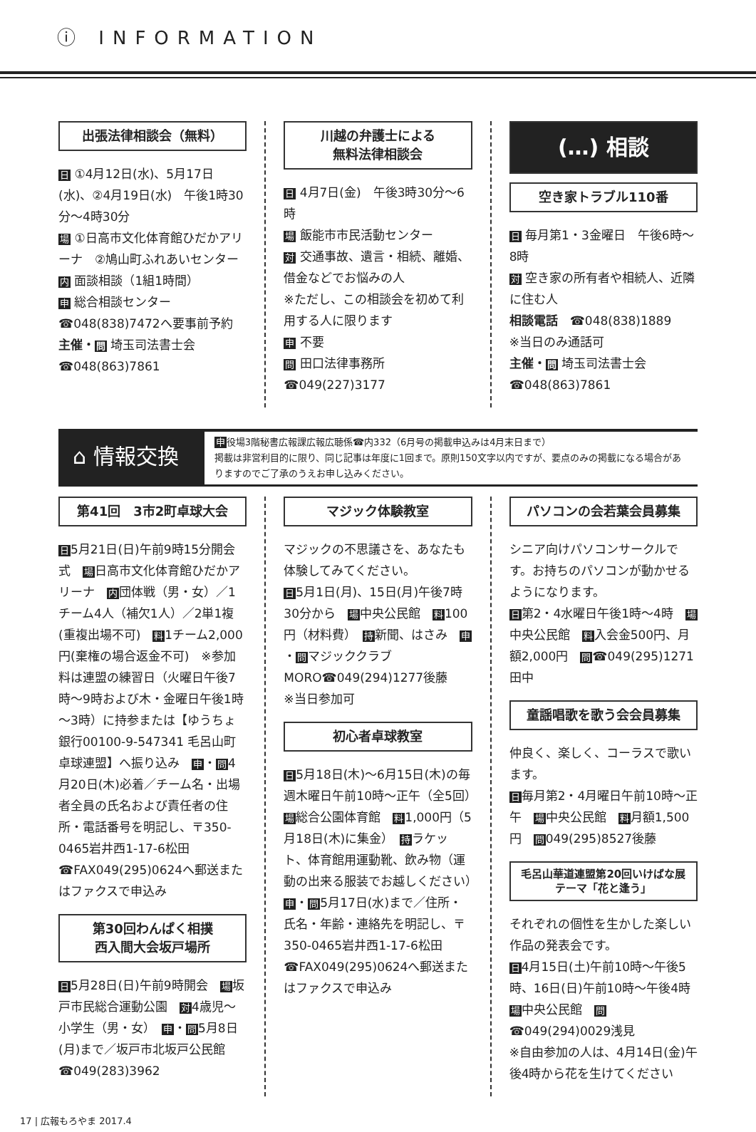ⓘ INFORMATION
出張法律相談会（無料）
日 ①4月12日(水)、5月17日(水)、②4月19日(水)　午後1時30分～4時30分
場 ①日高市文化体育館ひだかアリーナ　②鳩山町ふれあいセンター
内 面談相談（1組1時間）
申 総合相談センター☎048(838)7472へ要事前予約
主催・問 埼玉司法書士会　☎048(863)7861
川越の弁護士による
無料法律相談会
日 4月7日(金)　午後3時30分～6時
場 飯能市市民活動センター
対 交通事故、遺言・相続、離婚、借金などでお悩みの人
※ただし、この相談会を初めて利用する人に限ります
申 不要
問 田口法律事務所　☎049(227)3177
(…) 相談
空き家トラブル110番
日 毎月第1・3金曜日　午後6時～8時
対 空き家の所有者や相続人、近隣に住む人
相談電話　☎048(838)1889
※当日のみ通話可
主催・問 埼玉司法書士会　☎048(863)7861
⌂ 情報交換
申役場3階秘書広報課広報広聴係☎内332（6月号の掲載申込みは4月末日まで）
掲載は非営利目的に限り、同じ記事は年度に1回まで。原則150文字以内ですが、要点のみの掲載になる場合がありますのでご了承のうえお申し込みください。
第41回　3市2町卓球大会
日5月21日(日)午前9時15分開会式　場日高市文化体育館ひだかアリーナ　内団体戦（男・女）／1チーム4人（補欠1人）／2単1複(重複出場不可)　料1チーム2,000円(棄権の場合返金不可)　※参加料は連盟の練習日（火曜日午後7時～9時および木・金曜日午後1時～3時）に持参または【ゆうちょ銀行00100-9-547341 毛呂山町卓球連盟】へ振り込み　申・問4月20日(木)必着／チーム名・出場者全員の氏名および責任者の住所・電話番号を明記し、〒350-0465岩井西1-17-6松田☎FAX049(295)0624へ郵送またはファクスで申込み
第30回わんぱく相撲
西入間大会坂戸場所
日5月28日(日)午前9時開会　場坂戸市民総合運動公園　対4歳児～小学生（男・女）　申・問5月8日(月)まで／坂戸市北坂戸公民館☎049(283)3962
マジック体験教室
マジックの不思議さを、あなたも体験してみてください。
日5月1日(月)、15日(月)午後7時30分から　場中央公民館　料100円（材料費）　持新聞、はさみ　申・問マジッククラブMORO☎049(294)1277後藤
※当日参加可
初心者卓球教室
日5月18日(木)～6月15日(木)の毎週木曜日午前10時～正午（全5回）　場総合公園体育館　料1,000円（5月18日(木)に集金）　持ラケット、体育館用運動靴、飲み物（運動の出来る服装でお越しください）　申・問5月17日(水)まで／住所・氏名・年齢・連絡先を明記し、〒350-0465岩井西1-17-6松田☎FAX049(295)0624へ郵送またはファクスで申込み
パソコンの会若葉会員募集
シニア向けパソコンサークルです。お持ちのパソコンが動かせるようになります。
日第2・4水曜日午後1時～4時　場中央公民館　料入会金500円、月額2,000円　問☎049(295)1271田中
童謡唱歌を歌う会会員募集
仲良く、楽しく、コーラスで歌います。
日毎月第2・4月曜日午前10時～正午　場中央公民館　料月額1,500円　問049(295)8527後藤
毛呂山華道連盟第20回いけばな展
テーマ「花と逢う」
それぞれの個性を生かした楽しい作品の発表会です。
日4月15日(土)午前10時～午後5時、16日(日)午前10時～午後4時　場中央公民館　問☎049(294)0029浅見
※自由参加の人は、4月14日(金)午後4時から花を生けてください
17 | 広報もろやま 2017.4